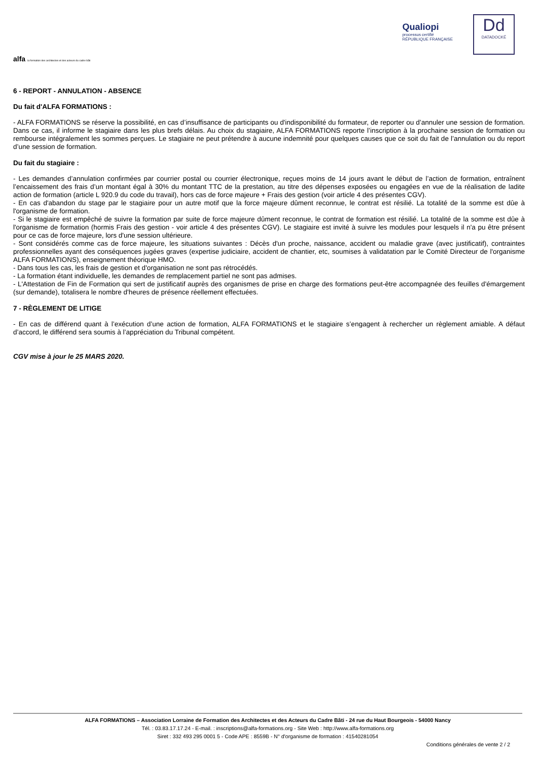alfa la formation des architectes et des acteurs du cadre bâti
Qualiopi
processus certifié
RÉPUBLIQUE FRANÇAISE
Dd
DATADOCKÉ
6 - REPORT - ANNULATION - ABSENCE
Du fait d'ALFA FORMATIONS :
- ALFA FORMATIONS se réserve la possibilité, en cas d’insuffisance de participants ou d'indisponibilité du formateur, de reporter ou d’annuler une session de formation. Dans ce cas, il informe le stagiaire dans les plus brefs délais. Au choix du stagiaire, ALFA FORMATIONS reporte l’inscription à la prochaine session de formation ou rembourse intégralement les sommes perçues. Le stagiaire ne peut prétendre à aucune indemnité pour quelques causes que ce soit du fait de l’annulation ou du report d’une session de formation.
Du fait du stagiaire :
- Les demandes d’annulation confirmées par courrier postal ou courrier électronique, reçues moins de 14 jours avant le début de l’action de formation, entraînent l’encaissement des frais d’un montant égal à 30% du montant TTC de la prestation, au titre des dépenses exposées ou engagées en vue de la réalisation de ladite action de formation (article L 920.9 du code du travail), hors cas de force majeure + Frais des gestion (voir article 4 des présentes CGV).
- En cas d'abandon du stage par le stagiaire pour un autre motif que la force majeure dûment reconnue, le contrat est résilié. La totalité de la somme est dûe à l'organisme de formation.
- Si le stagiaire est empêché de suivre la formation par suite de force majeure dûment reconnue, le contrat de formation est résilié. La totalité de la somme est dûe à l'organisme de formation (hormis Frais des gestion - voir article 4 des présentes CGV). Le stagiaire est invité à suivre les modules pour lesquels il n'a pu être présent pour ce cas de force majeure, lors d'une session ultérieure.
- Sont considérés comme cas de force majeure, les situations suivantes : Décès d'un proche, naissance, accident ou maladie grave (avec justificatif), contraintes professionnelles ayant des conséquences jugées graves (expertise judiciaire, accident de chantier, etc, soumises à validatation par le Comité Directeur de l'organisme ALFA FORMATIONS), enseignement théorique HMO.
- Dans tous les cas, les frais de gestion et d'organisation ne sont pas rétrocédés.
- La formation étant individuelle, les demandes de remplacement partiel ne sont pas admises.
- L'Attestation de Fin de Formation qui sert de justificatif auprès des organismes de prise en charge des formations peut-être accompagnée des feuilles d'émargement (sur demande), totalisera le nombre d'heures de présence réellement effectuées.
7 - RÈGLEMENT DE LITIGE
- En cas de différend quant à l’exécution d’une action de formation, ALFA FORMATIONS et le stagiaire s’engagent à rechercher un règlement amiable. A défaut d’accord, le différend sera soumis à l’appréciation du Tribunal compétent.
CGV mise à jour le 25 MARS 2020.
ALFA FORMATIONS – Association Lorraine de Formation des Architectes et des Acteurs du Cadre Bâti - 24 rue du Haut Bourgeois - 54000 Nancy
Tél. : 03.83.17.17.24 - E-mail. : inscriptions@alfa-formations.org - Site Web : http://www.alfa-formations.org
Siret : 332 493 295 0001 5 - Code APE : 8559B - N° d'organisme de formation : 41540281054
Conditions générales de vente 2 / 2